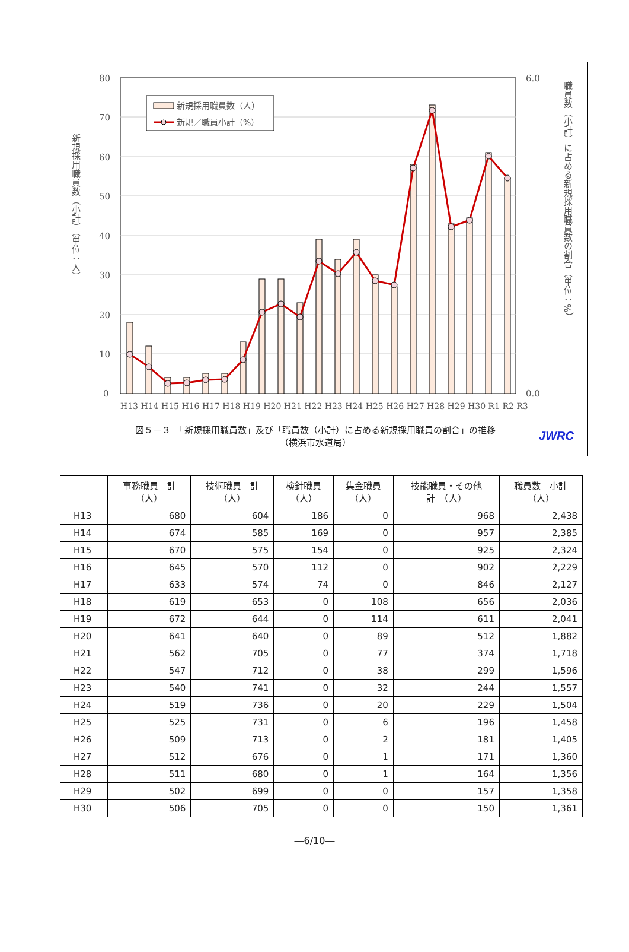80
70
60
50
40
30
20
10
0
6.0
0.0
新規採用職員数（人）
新規／職員小計（%）
H13 H14 H15 H16 H17 H18 H19 H20 H21 H22 H23 H24 H25 H26 H27 H28 H29 H30 R1 R2 R3
新規採用職員数（小計）（単位：人）
職員数（小計）に占める新規採用職員数の割合（単位：%）
図５－３　「新規採用職員数」及び「職員数（小計）に占める新規採用職員の割合」の推移
（横浜市水道局）
JWRC
| | 事務職員 計 （人） | 技術職員 計 （人） | 検針職員 （人） | 集金職員 （人） | 技能職員・その他 計 （人） | 職員数 小計 （人） |
| --- | --- | --- | --- | --- | --- | --- |
| H13 | 680 | 604 | 186 | 0 | 968 | 2,438 |
| H14 | 674 | 585 | 169 | 0 | 957 | 2,385 |
| H15 | 670 | 575 | 154 | 0 | 925 | 2,324 |
| H16 | 645 | 570 | 112 | 0 | 902 | 2,229 |
| H17 | 633 | 574 | 74 | 0 | 846 | 2,127 |
| H18 | 619 | 653 | 0 | 108 | 656 | 2,036 |
| H19 | 672 | 644 | 0 | 114 | 611 | 2,041 |
| H20 | 641 | 640 | 0 | 89 | 512 | 1,882 |
| H21 | 562 | 705 | 0 | 77 | 374 | 1,718 |
| H22 | 547 | 712 | 0 | 38 | 299 | 1,596 |
| H23 | 540 | 741 | 0 | 32 | 244 | 1,557 |
| H24 | 519 | 736 | 0 | 20 | 229 | 1,504 |
| H25 | 525 | 731 | 0 | 6 | 196 | 1,458 |
| H26 | 509 | 713 | 0 | 2 | 181 | 1,405 |
| H27 | 512 | 676 | 0 | 1 | 171 | 1,360 |
| H28 | 511 | 680 | 0 | 1 | 164 | 1,356 |
| H29 | 502 | 699 | 0 | 0 | 157 | 1,358 |
| H30 | 506 | 705 | 0 | 0 | 150 | 1,361 |
―6/10―